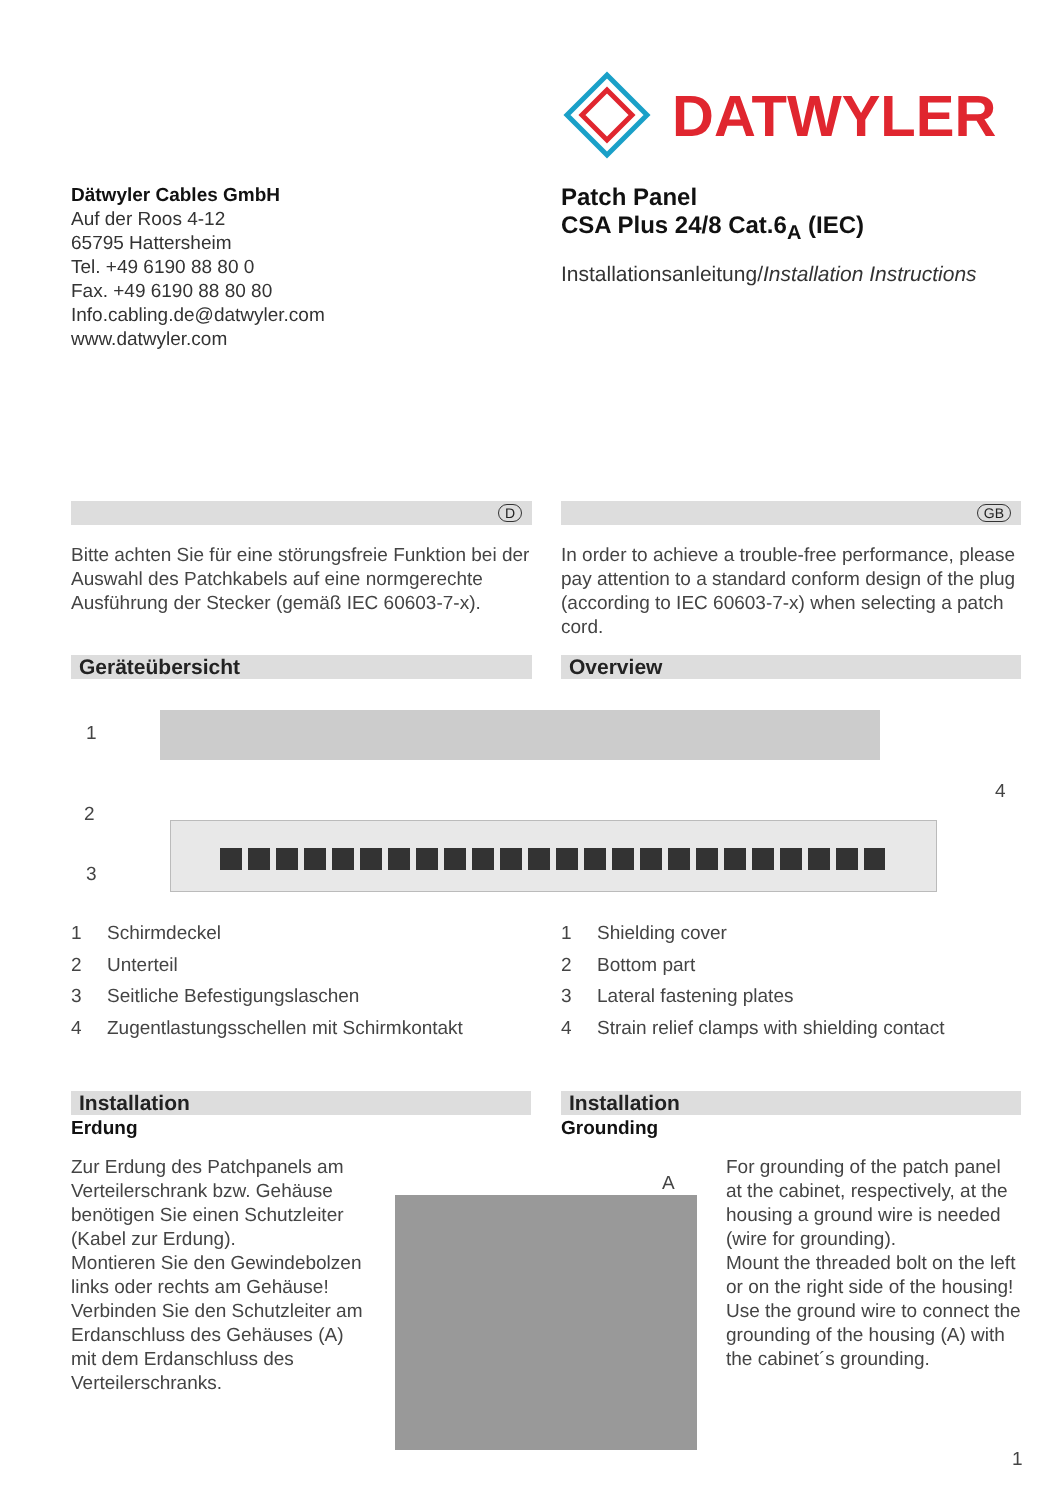DATWYLER
Dätwyler Cables GmbH
Auf der Roos 4-12
65795 Hattersheim
Tel. +49 6190 88 80 0
Fax. +49 6190 88 80 80
Info.cabling.de@datwyler.com
www.datwyler.com
Patch Panel
CSA Plus 24/8 Cat.6<sub>A</sub> (IEC)
Installationsanleitung/Installation Instructions
D
Bitte achten Sie für eine störungsfreie Funktion bei der Auswahl des Patchkabels auf eine normgerechte Ausführung der Stecker (gemäß IEC 60603-7-x).
GB
In order to achieve a trouble-free performance, please pay attention to a standard conform design of the plug (according to IEC 60603-7-x) when selecting a patch cord.
Geräteübersicht Overview
1
2
3
4
1 Schirmdeckel
2 Unterteil
3 Seitliche Befestigungslaschen
4 Zugentlastungsschellen mit Schirmkontakt
1 Shielding cover
2 Bottom part
3 Lateral fastening plates
4 Strain relief clamps with shielding contact
Installation
Erdung
Installation
Grounding
Zur Erdung des Patchpanels am Verteilerschrank bzw. Gehäuse benötigen Sie einen Schutzleiter (Kabel zur Erdung).
Montieren Sie den Gewindebolzen links oder rechts am Gehäuse!
Verbinden Sie den Schutzleiter am Erdanschluss des Gehäuses (A) mit dem Erdanschluss des Verteilerschranks.
A
For grounding of the patch panel at the cabinet, respectively, at the housing a ground wire is needed (wire for grounding).
Mount the threaded bolt on the left or on the right side of the housing!
Use the ground wire to connect the grounding of the housing (A) with the cabinet´s grounding.
1